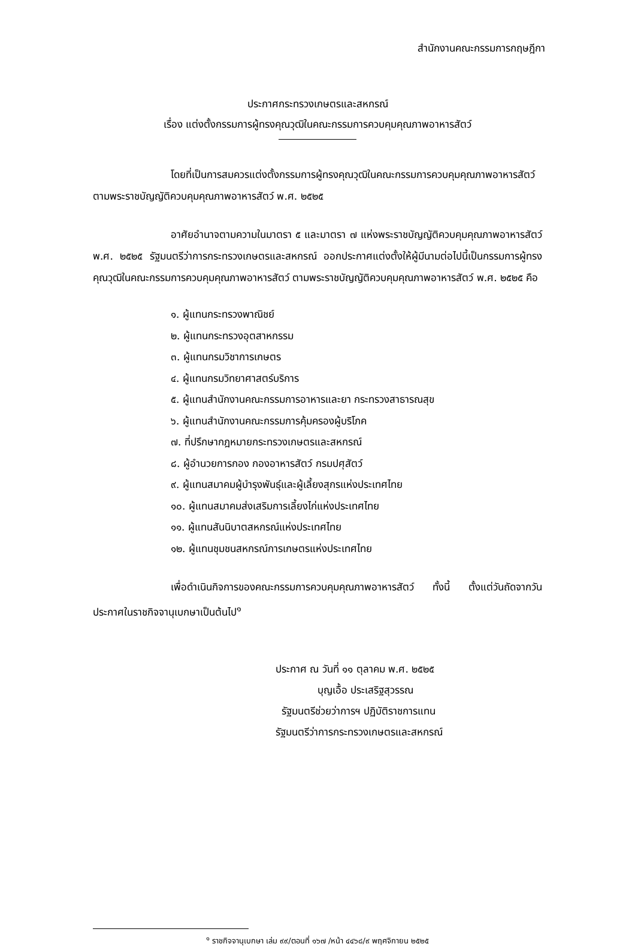สำนักงานคณะกรรมการกฤษฎีกา
ประกาศกระทรวงเกษตรและสหกรณ์
เรื่อง แต่งตั้งกรรมการผู้ทรงคุณวุฒิในคณะกรรมการควบคุมคุณภาพอาหารสัตว์
โดยที่เป็นการสมควรแต่งตั้งกรรมการผู้ทรงคุณวุฒิในคณะกรรมการควบคุมคุณภาพอาหารสัตว์ ตามพระราชบัญญัติควบคุมคุณภาพอาหารสัตว์ พ.ศ. ๒๕๒๕
อาศัยอำนาจตามความในมาตรา ๕ และมาตรา ๗ แห่งพระราชบัญญัติควบคุมคุณภาพอาหารสัตว์ พ.ศ. ๒๕๒๕ รัฐมนตรีว่าการกระทรวงเกษตรและสหกรณ์ ออกประกาศแต่งตั้งให้ผู้มีนามต่อไปนี้เป็นกรรมการผู้ทรงคุณวุฒิในคณะกรรมการควบคุมคุณภาพอาหารสัตว์ ตามพระราชบัญญัติควบคุมคุณภาพอาหารสัตว์ พ.ศ. ๒๕๒๕ คือ
๑. ผู้แทนกระทรวงพาณิชย์
๒. ผู้แทนกระทรวงอุตสาหกรรม
๓. ผู้แทนกรมวิชาการเกษตร
๔. ผู้แทนกรมวิทยาศาสตร์บริการ
๕. ผู้แทนสำนักงานคณะกรรมการอาหารและยา กระทรวงสาธารณสุข
๖. ผู้แทนสำนักงานคณะกรรมการคุ้มครองผู้บริโภค
๗. ที่ปรึกษากฎหมายกระทรวงเกษตรและสหกรณ์
๘. ผู้อำนวยการกอง กองอาหารสัตว์ กรมปศุสัตว์
๙. ผู้แทนสมาคมผู้บำรุงพันธุ์และผู้เลี้ยงสุกรแห่งประเทศไทย
๑๐. ผู้แทนสมาคมส่งเสริมการเลี้ยงไก่แห่งประเทศไทย
๑๑. ผู้แทนสันนิบาตสหกรณ์แห่งประเทศไทย
๑๒. ผู้แทนชุมชนสหกรณ์การเกษตรแห่งประเทศไทย
เพื่อดำเนินกิจการของคณะกรรมการควบคุมคุณภาพอาหารสัตว์ ทั้งนี้ ตั้งแต่วันถัดจากวันประกาศในราชกิจจานุเบกษาเป็นต้นไป<sup>๑</sup>
ประกาศ ณ วันที่ ๑๑ ตุลาคม พ.ศ. ๒๕๒๕
บุญเอื้อ ประเสริฐสุวรรณ
รัฐมนตรีช่วยว่าการฯ ปฏิบัติราชการแทน
รัฐมนตรีว่าการกระทรวงเกษตรและสหกรณ์
<sup>๑</sup> ราชกิจจานุเบกษา เล่ม ๙๙/ตอนที่ ๑๖๗ /หน้า ๔๔๖๘/๙ พฤศจิกายน ๒๕๒๕